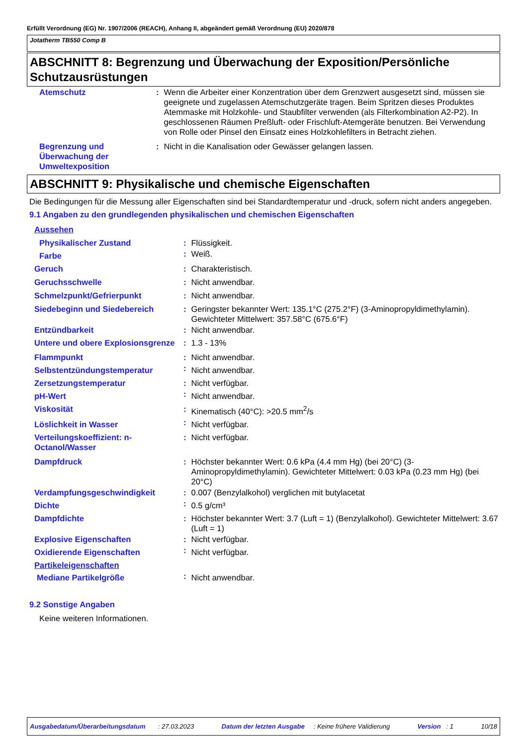Erfüllt Verordnung (EG) Nr. 1907/2006 (REACH), Anhang II, abgeändert gemäß Verordnung (EU) 2020/878
Jotatherm TB550 Comp B
ABSCHNITT 8: Begrenzung und Überwachung der Exposition/Persönliche Schutzausrüstungen
| Atemschutz | : | Wenn die Arbeiter einer Konzentration über dem Grenzwert ausgesetzt sind, müssen sie geeignete und zugelassen Atemschutzgeräte tragen. Beim Spritzen dieses Produktes Atemmaske mit Holzkohle- und Staubfilter verwenden (als Filterkombination A2-P2). In geschlossenen Räumen Preßluft- oder Frischluft-Atemgeräte benutzen. Bei Verwendung von Rolle oder Pinsel den Einsatz eines Holzkohlefilters in Betracht ziehen. |
| Begrenzung und Überwachung der Umweltexposition | : | Nicht in die Kanalisation oder Gewässer gelangen lassen. |
ABSCHNITT 9: Physikalische und chemische Eigenschaften
Die Bedingungen für die Messung aller Eigenschaften sind bei Standardtemperatur und -druck, sofern nicht anders angegeben.
9.1 Angaben zu den grundlegenden physikalischen und chemischen Eigenschaften
| Aussehen | | |
| Physikalischer Zustand | : | Flüssigkeit. |
| Farbe | : | Weiß. |
| Geruch | : | Charakteristisch. |
| Geruchsschwelle | : | Nicht anwendbar. |
| Schmelzpunkt/Gefrierpunkt | : | Nicht anwendbar. |
| Siedebeginn und Siedebereich | : | Geringster bekannter Wert: 135.1°C (275.2°F) (3-Aminopropyldimethylamin). Gewichteter Mittelwert: 357.58°C (675.6°F) |
| Entzündbarkeit | : | Nicht anwendbar. |
| Untere und obere Explosionsgrenze | : | 1.3 - 13% |
| Flammpunkt | : | Nicht anwendbar. |
| Selbstentzündungstemperatur | : | Nicht anwendbar. |
| Zersetzungstemperatur | : | Nicht verfügbar. |
| pH-Wert | : | Nicht anwendbar. |
| Viskosität | : | Kinematisch (40°C): >20.5 mm<sup>2</sup>/s |
| Löslichkeit in Wasser | : | Nicht verfügbar. |
| Verteilungskoeffizient: n-Octanol/Wasser | : | Nicht verfügbar. |
| Dampfdruck | : | Höchster bekannter Wert: 0.6 kPa (4.4 mm Hg) (bei 20°C) (3-Aminopropyldimethylamin). Gewichteter Mittelwert: 0.03 kPa (0.23 mm Hg) (bei 20°C) |
| Verdampfungsgeschwindigkeit | : | 0.007 (Benzylalkohol) verglichen mit butylacetat |
| Dichte | : | 0.5 g/cm³ |
| Dampfdichte | : | Höchster bekannter Wert: 3.7 (Luft = 1) (Benzylalkohol). Gewichteter Mittelwert: 3.67 (Luft = 1) |
| Explosive Eigenschaften | : | Nicht verfügbar. |
| Oxidierende Eigenschaften | : | Nicht verfügbar. |
| Partikeleigenschaften | | |
| Mediane Partikelgröße | : | Nicht anwendbar. |
9.2 Sonstige Angaben
Keine weiteren Informationen.
Ausgabedatum/Überarbeitungsdatum : 27.03.2023 Datum der letzten Ausgabe : Keine frühere Validierung Version : 1 10/18